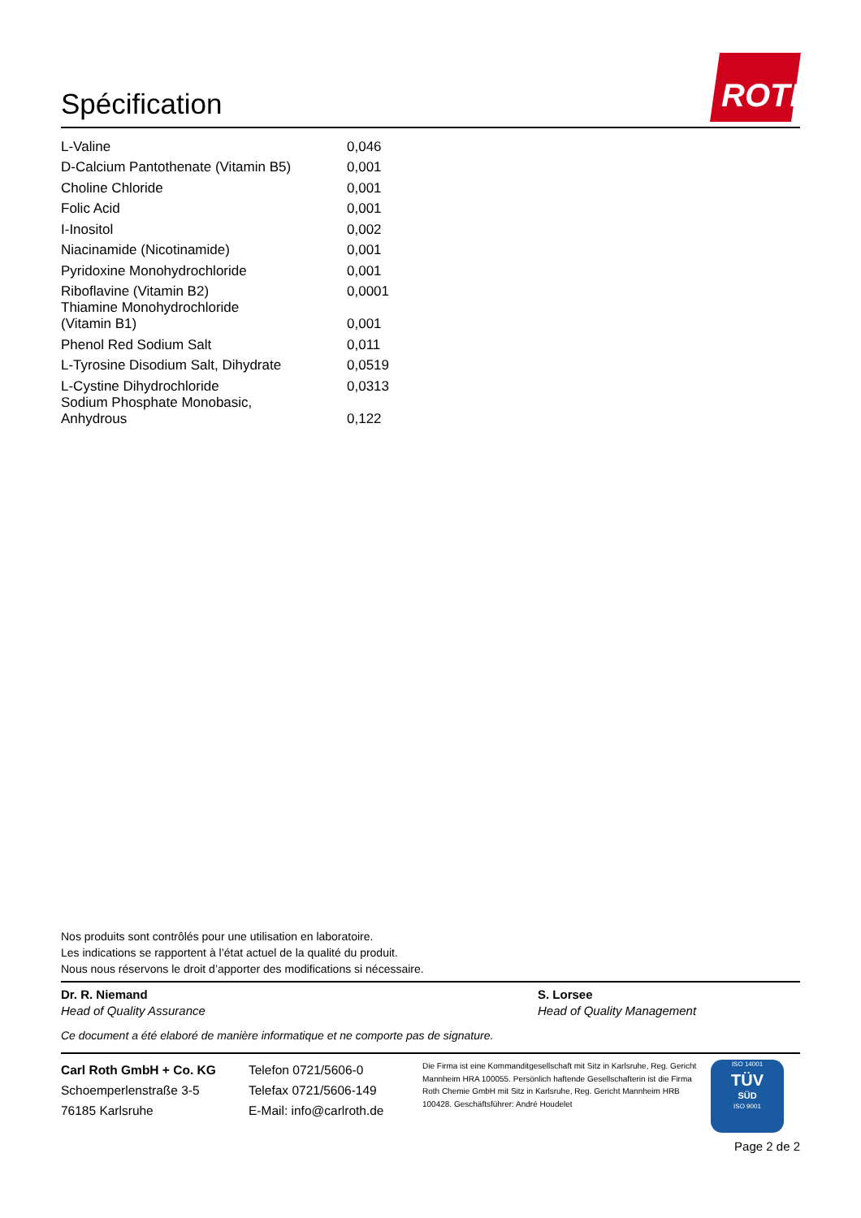Spécification ROTH
| L-Valine | 0,046 |
| D-Calcium Pantothenate (Vitamin B5) | 0,001 |
| Choline Chloride | 0,001 |
| Folic Acid | 0,001 |
| I-Inositol | 0,002 |
| Niacinamide (Nicotinamide) | 0,001 |
| Pyridoxine Monohydrochloride | 0,001 |
| Riboflavine (Vitamin B2) | 0,0001 |
| Thiamine Monohydrochloride (Vitamin B1) | 0,001 |
| Phenol Red Sodium Salt | 0,011 |
| L-Tyrosine Disodium Salt, Dihydrate | 0,0519 |
| L-Cystine Dihydrochloride | 0,0313 |
| Sodium Phosphate Monobasic, Anhydrous | 0,122 |
Nos produits sont contrôlés pour une utilisation en laboratoire.
Les indications se rapportent à l’état actuel de la qualité du produit.
Nous nous réservons le droit d’apporter des modifications si nécessaire.
Dr. R. Niemand
Head of Quality Assurance
S. Lorsee
Head of Quality Management
Ce document a été elaboré de manière informatique et ne comporte pas de signature.
Carl Roth GmbH + Co. KG
Schoemperlenstraße 3-5
76185 Karlsruhe
Telefon 0721/5606-0
Telefax 0721/5606-149
E-Mail: info@carlroth.de
Die Firma ist eine Kommanditgesellschaft mit Sitz in Karlsruhe, Reg. Gericht Mannheim HRA 100055. Persönlich haftende Gesellschafterin ist die Firma Roth Chemie GmbH mit Sitz in Karlsruhe, Reg. Gericht Mannheim HRB 100428. Geschäftsführer: André Houdelet
ISO 14001
TÜV
SÜD
ISO 9001
Page 2 de 2